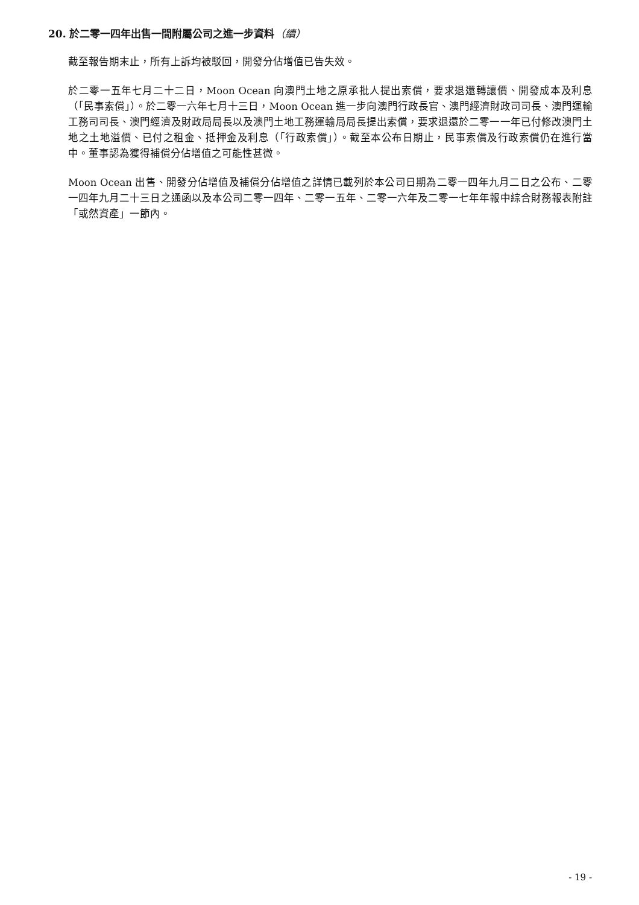20. 於二零一四年出售一間附屬公司之進一步資料（續）
截至報告期末止，所有上訴均被駁回，開發分佔增值已告失效。
於二零一五年七月二十二日，Moon Ocean 向澳門土地之原承批人提出索償，要求退還轉讓價、開發成本及利息（「民事索償」）。於二零一六年七月十三日，Moon Ocean 進一步向澳門行政長官、澳門經濟財政司司長、澳門運輸工務司司長、澳門經濟及財政局局長以及澳門土地工務運輸局局長提出索償，要求退還於二零一一年已付修改澳門土地之土地溢價、已付之租金、抵押金及利息（「行政索償」）。截至本公布日期止，民事索償及行政索償仍在進行當中。董事認為獲得補償分佔增值之可能性甚微。
Moon Ocean 出售、開發分佔增值及補償分佔增值之詳情已載列於本公司日期為二零一四年九月二日之公布、二零一四年九月二十三日之通函以及本公司二零一四年、二零一五年、二零一六年及二零一七年年報中綜合財務報表附註「或然資產」一節內。
- 19 -